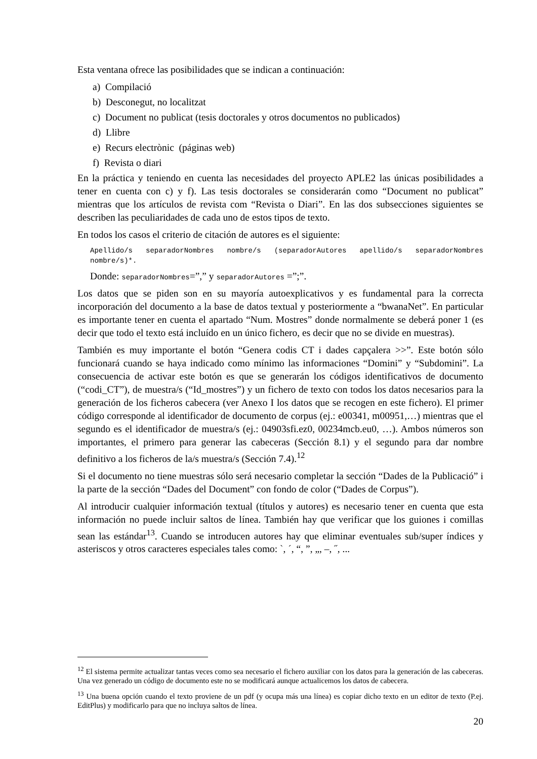Esta ventana ofrece las posibilidades que se indican a continuación:
a) Compilació
b) Desconegut, no localitzat
c) Document no publicat (tesis doctorales y otros documentos no publicados)
d) Llibre
e) Recurs electrònic (páginas web)
f) Revista o diari
En la práctica y teniendo en cuenta las necesidades del proyecto APLE2 las únicas posibilidades a tener en cuenta con c) y f). Las tesis doctorales se considerarán como “Document no publicat” mientras que los artículos de revista com “Revista o Diari”. En las dos subsecciones siguientes se describen las peculiaridades de cada uno de estos tipos de texto.
En todos los casos el criterio de citación de autores es el siguiente:
Apellido/s separadorNombres nombre/s (separadorAutores apellido/s separadorNombres nombre/s)*.
Donde: separadorNombres=”,” y separadorAutores =”;”.
Los datos que se piden son en su mayoría autoexplicativos y es fundamental para la correcta incorporación del documento a la base de datos textual y posteriormente a “bwanaNet”. En particular es importante tener en cuenta el apartado “Num. Mostres” donde normalmente se deberá poner 1 (es decir que todo el texto está incluído en un único fichero, es decir que no se divide en muestras).
También es muy importante el botón “Genera codis CT i dades capçalera >>”. Este botón sólo funcionará cuando se haya indicado como mínimo las informaciones “Domini” y “Subdomini”. La consecuencia de activar este botón es que se generarán los códigos identificativos de documento (“codi_CT”), de muestra/s (“Id_mostres”) y un fichero de texto con todos los datos necesarios para la generación de los ficheros cabecera (ver Anexo I los datos que se recogen en este fichero). El primer código corresponde al identificador de documento de corpus (ej.: e00341, m00951,…) mientras que el segundo es el identificador de muestra/s (ej.: 04903sfi.ez0, 00234mcb.eu0, …). Ambos números son importantes, el primero para generar las cabeceras (Sección 8.1) y el segundo para dar nombre definitivo a los ficheros de la/s muestra/s (Sección 7.4).<sup>12</sup>
Si el documento no tiene muestras sólo será necesario completar la sección “Dades de la Publicació” i la parte de la sección “Dades del Document” con fondo de color (“Dades de Corpus”).
Al introducir cualquier información textual (títulos y autores) es necesario tener en cuenta que esta información no puede incluir saltos de línea. También hay que verificar que los guiones i comillas sean las estándar<sup>13</sup>. Cuando se introducen autores hay que eliminar eventuales sub/super índices y asteriscos y otros caracteres especiales tales como: `, ´, “, ”, „, –, ˝, ...
<sup>12</sup> El sistema permite actualizar tantas veces como sea necesario el fichero auxiliar con los datos para la generación de las cabeceras. Una vez generado un código de documento este no se modificará aunque actualicemos los datos de cabecera.
<sup>13</sup> Una buena opción cuando el texto proviene de un pdf (y ocupa más una línea) es copiar dicho texto en un editor de texto (P.ej. EditPlus) y modificarlo para que no incluya saltos de línea.
20